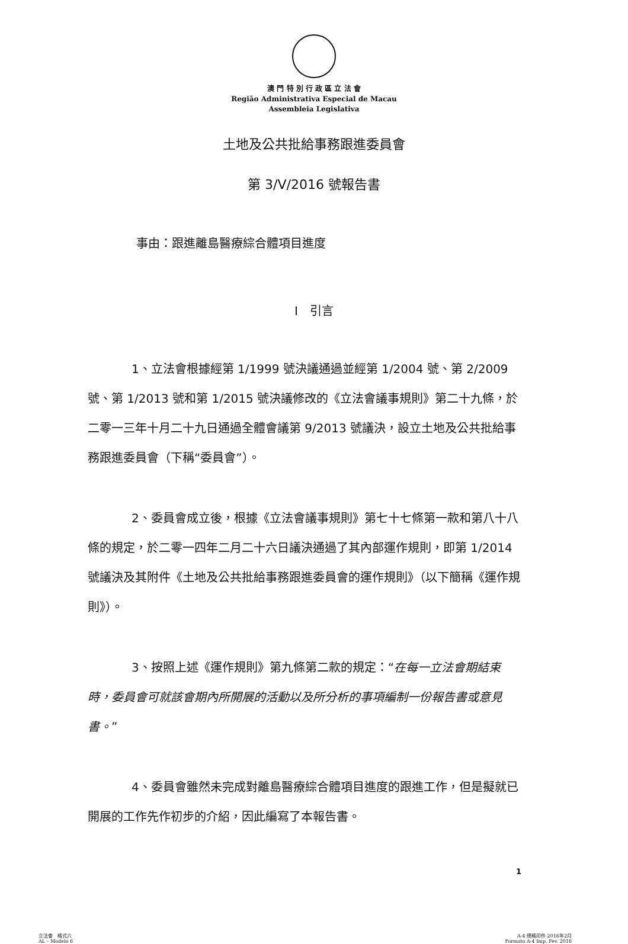澳 門 特 別 行 政 區 立 法 會
Região Administrativa Especial de Macau
Assembleia Legislativa
土地及公共批給事務跟進委員會
第 3/V/2016 號報告書
事由：跟進離島醫療綜合體項目進度
I　引言
1、立法會根據經第 1/1999 號決議通過並經第 1/2004 號、第 2/2009 號、第 1/2013 號和第 1/2015 號決議修改的《立法會議事規則》第二十九條，於二零一三年十月二十九日通過全體會議第 9/2013 號議決，設立土地及公共批給事務跟進委員會（下稱“委員會”）。
2、委員會成立後，根據《立法會議事規則》第七十七條第一款和第八十八條的規定，於二零一四年二月二十六日議決通過了其內部運作規則，即第 1/2014 號議決及其附件《土地及公共批給事務跟進委員會的運作規則》（以下簡稱《運作規則》）。
3、按照上述《運作規則》第九條第二款的規定：“在每一立法會期結束時，委員會可就該會期內所開展的活動以及所分析的事項編制一份報告書或意見書。”
4、委員會雖然未完成對離島醫療綜合體項目進度的跟進工作，但是擬就已開展的工作先作初步的介紹，因此編寫了本報告書。
1
立法會　格式六
AL – Modelo 6
A-4 規格印件 2016年2月
Formato A-4 Imp. Fev. 2016